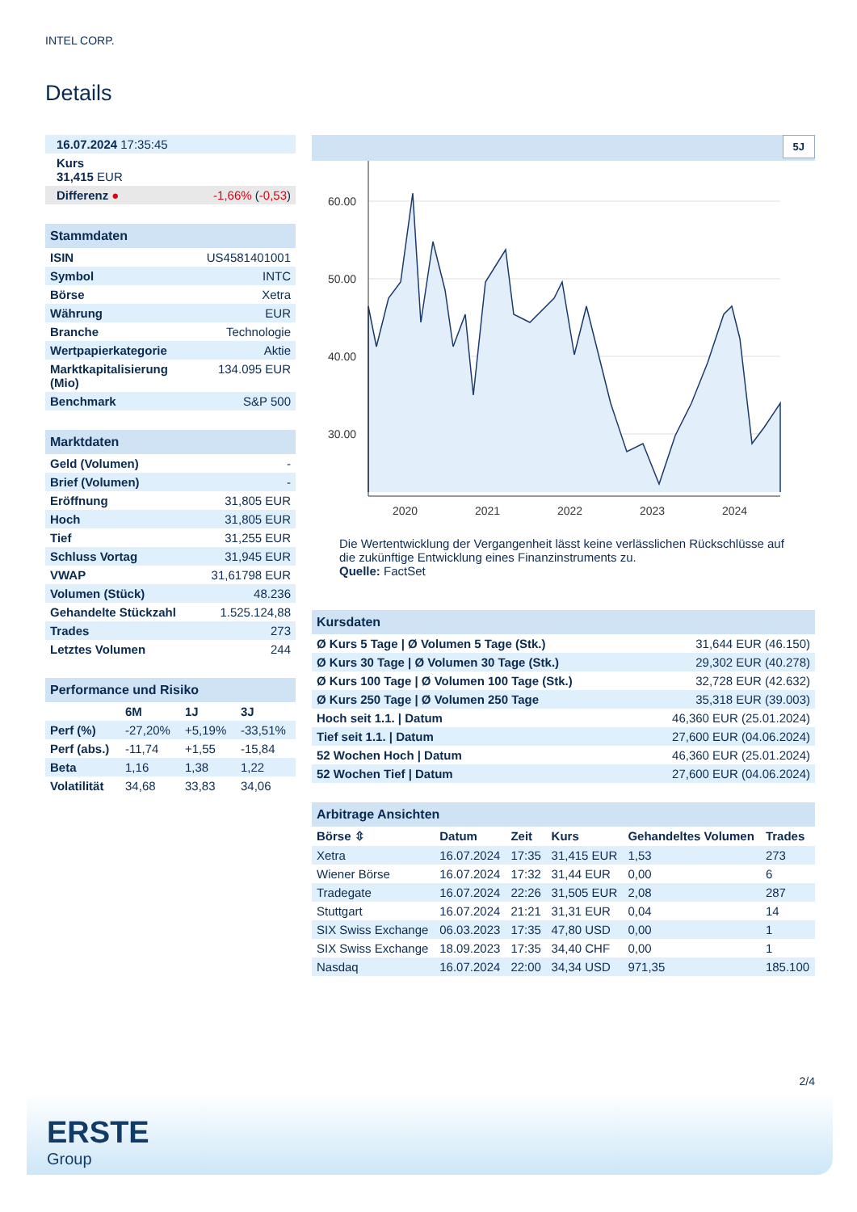INTEL CORP.
Details
| 16.07.2024 17:35:45 |
| Kurs 31,415 EUR |
| Differenz ● -1,66% ( -0,53 ) |
| Stammdaten | |
| ISIN | US4581401001 |
| Symbol | INTC |
| Börse | Xetra |
| Währung | EUR |
| Branche | Technologie |
| Wertpapierkategorie | Aktie |
| Marktkapitalisierung (Mio) | 134.095 EUR |
| Benchmark | S&P 500 |
| Marktdaten | |
| Geld (Volumen) | - |
| Brief (Volumen) | - |
| Eröffnung | 31,805 EUR |
| Hoch | 31,805 EUR |
| Tief | 31,255 EUR |
| Schluss Vortag | 31,945 EUR |
| VWAP | 31,61798 EUR |
| Volumen (Stück) | 48.236 |
| Gehandelte Stückzahl | 1.525.124,88 |
| Trades | 273 |
| Letztes Volumen | 244 |
| Performance und Risiko | | | |
| | 6M | 1J | 3J |
| Perf (%) | -27,20% | +5,19% | -33,51% |
| Perf (abs.) | -11,74 | +1,55 | -15,84 |
| Beta | 1,16 | 1,38 | 1,22 |
| Volatilität | 34,68 | 33,83 | 34,06 |
5J
60.00
50.00
40.00
30.00
2020
2021
2022
2023
2024
Die Wertentwicklung der Vergangenheit lässt keine verlässlichen Rückschlüsse auf die zukünftige Entwicklung eines Finanzinstruments zu.
Quelle: FactSet
| Kursdaten | |
| Ø Kurs 5 Tage / Ø Volumen 5 Tage (Stk.) | 31,644 EUR (46.150) |
| Ø Kurs 30 Tage / Ø Volumen 30 Tage (Stk.) | 29,302 EUR (40.278) |
| Ø Kurs 100 Tage / Ø Volumen 100 Tage (Stk.) | 32,728 EUR (42.632) |
| Ø Kurs 250 Tage / Ø Volumen 250 Tage | 35,318 EUR (39.003) |
| Hoch seit 1.1. / Datum | 46,360 EUR (25.01.2024) |
| Tief seit 1.1. / Datum | 27,600 EUR (04.06.2024) |
| 52 Wochen Hoch / Datum | 46,360 EUR (25.01.2024) |
| 52 Wochen Tief / Datum | 27,600 EUR (04.06.2024) |
| Arbitrage Ansichten | | | | | |
| Börse ⇳ | Datum | Zeit | Kurs | Gehandeltes Volumen | Trades |
| Xetra | 16.07.2024 | 17:35 | 31,415 EUR | 1,53 | 273 |
| Wiener Börse | 16.07.2024 | 17:32 | 31,44 EUR | 0,00 | 6 |
| Tradegate | 16.07.2024 | 22:26 | 31,505 EUR | 2,08 | 287 |
| Stuttgart | 16.07.2024 | 21:21 | 31,31 EUR | 0,04 | 14 |
| SIX Swiss Exchange | 06.03.2023 | 17:35 | 47,80 USD | 0,00 | 1 |
| SIX Swiss Exchange | 18.09.2023 | 17:35 | 34,40 CHF | 0,00 | 1 |
| Nasdaq | 16.07.2024 | 22:00 | 34,34 USD | 971,35 | 185.100 |
2/4
ERSTE
Group